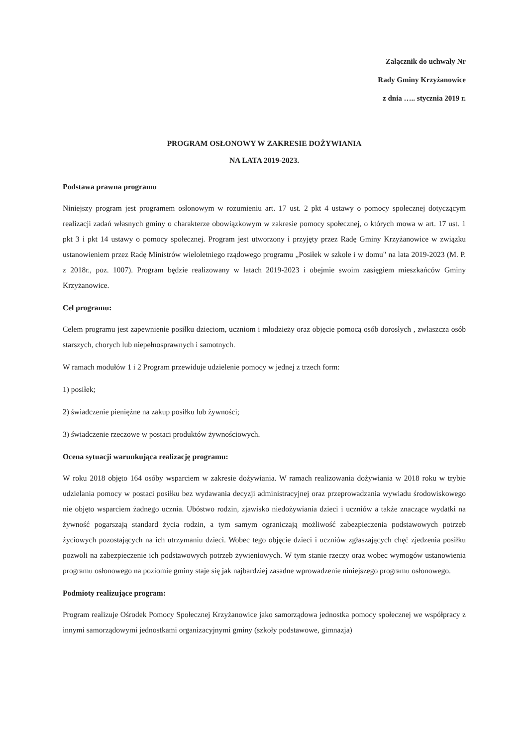Załącznik do uchwały Nr
Rady Gminy Krzyżanowice
z dnia ….. stycznia 2019 r.
PROGRAM OSŁONOWY W ZAKRESIE DOŻYWIANIA
NA LATA 2019-2023.
Podstawa prawna programu
Niniejszy program jest programem osłonowym w rozumieniu art. 17 ust. 2 pkt 4 ustawy o pomocy społecznej dotyczącym realizacji zadań własnych gminy o charakterze obowiązkowym w zakresie pomocy społecznej, o których mowa w art. 17 ust. 1 pkt 3 i pkt 14 ustawy o pomocy społecznej. Program jest utworzony i przyjęty przez Radę Gminy Krzyżanowice w związku ustanowieniem przez Radę Ministrów wieloletniego rządowego programu „Posiłek w szkole i w domu" na lata 2019-2023 (M. P. z 2018r., poz. 1007). Program będzie realizowany w latach 2019-2023 i obejmie swoim zasięgiem mieszkańców Gminy Krzyżanowice.
Cel programu:
Celem programu jest zapewnienie posiłku dzieciom, uczniom i młodzieży oraz objęcie pomocą osób dorosłych , zwłaszcza osób starszych, chorych lub niepełnosprawnych i samotnych.
W ramach modułów 1 i 2 Program przewiduje udzielenie pomocy w jednej z trzech form:
1) posiłek;
2) świadczenie pieniężne na zakup posiłku lub żywności;
3) świadczenie rzeczowe w postaci produktów żywnościowych.
Ocena sytuacji warunkująca realizację programu:
W roku 2018 objęto 164 osóby wsparciem w zakresie dożywiania. W ramach realizowania dożywiania w 2018 roku w trybie udzielania pomocy w postaci posiłku bez wydawania decyzji administracyjnej oraz przeprowadzania wywiadu środowiskowego nie objęto wsparciem żadnego ucznia. Ubóstwo rodzin, zjawisko niedożywiania dzieci i uczniów a także znaczące wydatki na żywność pogarszają standard życia rodzin, a tym samym ograniczają możliwość zabezpieczenia podstawowych potrzeb życiowych pozostających na ich utrzymaniu dzieci. Wobec tego objęcie dzieci i uczniów zgłaszających chęć zjedzenia posiłku pozwoli na zabezpieczenie ich podstawowych potrzeb żywieniowych. W tym stanie rzeczy oraz wobec wymogów ustanowienia programu osłonowego na poziomie gminy staje się jak najbardziej zasadne wprowadzenie niniejszego programu osłonowego.
Podmioty realizujące program:
Program realizuje Ośrodek Pomocy Społecznej Krzyżanowice jako samorządowa jednostka pomocy społecznej we współpracy z innymi samorządowymi jednostkami organizacyjnymi gminy (szkoły podstawowe, gimnazja)